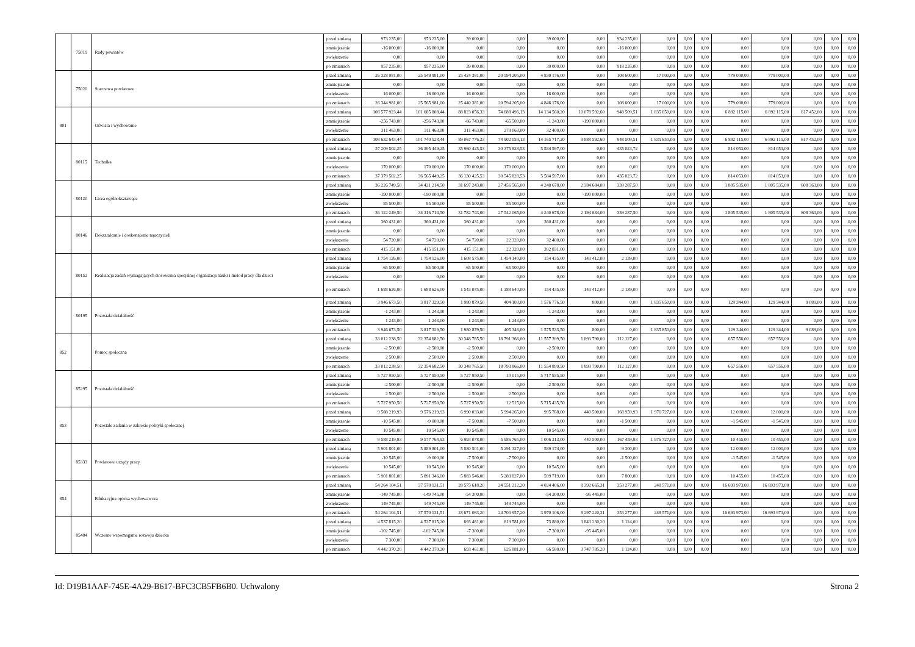| | 75019 | Rady powiatów | przed zmianą | 973 235,00 | 973 235,00 | 39 000,00 | 0,00 | 39 000,00 | 0,00 | 934 235,00 | 0,00 | 0,00 | 0,00 | 0,00 | 0,00 | 0,00 | 0,00 | 0,00 |
| | | | zmniejszenie | -16 000,00 | -16 000,00 | 0,00 | 0,00 | 0,00 | 0,00 | -16 000,00 | 0,00 | 0,00 | 0,00 | 0,00 | 0,00 | 0,00 | 0,00 | 0,00 |
| | | | zwiększenie | 0,00 | 0,00 | 0,00 | 0,00 | 0,00 | 0,00 | 0,00 | 0,00 | 0,00 | 0,00 | 0,00 | 0,00 | 0,00 | 0,00 | 0,00 |
| | | | po zmianach | 957 235,00 | 957 235,00 | 39 000,00 | 0,00 | 39 000,00 | 0,00 | 918 235,00 | 0,00 | 0,00 | 0,00 | 0,00 | 0,00 | 0,00 | 0,00 | 0,00 |
| | 75020 | Starostwa powiatowe | przed zmianą | 26 328 981,00 | 25 549 981,00 | 25 424 381,00 | 20 594 205,00 | 4 830 176,00 | 0,00 | 108 600,00 | 17 000,00 | 0,00 | 0,00 | 779 000,00 | 779 000,00 | 0,00 | 0,00 | 0,00 |
| | | | zmniejszenie | 0,00 | 0,00 | 0,00 | 0,00 | 0,00 | 0,00 | 0,00 | 0,00 | 0,00 | 0,00 | 0,00 | 0,00 | 0,00 | 0,00 | 0,00 |
| | | | zwiększenie | 16 000,00 | 16 000,00 | 16 000,00 | 0,00 | 16 000,00 | 0,00 | 0,00 | 0,00 | 0,00 | 0,00 | 0,00 | 0,00 | 0,00 | 0,00 | 0,00 |
| | | | po zmianach | 26 344 981,00 | 25 565 981,00 | 25 440 381,00 | 20 594 205,00 | 4 846 176,00 | 0,00 | 108 600,00 | 17 000,00 | 0,00 | 0,00 | 779 000,00 | 779 000,00 | 0,00 | 0,00 | 0,00 |
| 801 | | Oświata i wychowanie | przed zmianą | 108 577 923,44 | 101 685 808,44 | 88 823 056,33 | 74 688 496,13 | 14 134 560,20 | 10 078 592,60 | 948 509,51 | 1 835 650,00 | 0,00 | 0,00 | 6 892 115,00 | 6 892 115,00 | 617 452,00 | 0,00 | 0,00 |
| | | | zmniejszenie | -256 743,00 | -256 743,00 | -66 743,00 | -65 500,00 | -1 243,00 | -190 000,00 | 0,00 | 0,00 | 0,00 | 0,00 | 0,00 | 0,00 | 0,00 | 0,00 | 0,00 |
| | | | zwiększenie | 311 463,00 | 311 463,00 | 311 463,00 | 279 063,00 | 32 400,00 | 0,00 | 0,00 | 0,00 | 0,00 | 0,00 | 0,00 | 0,00 | 0,00 | 0,00 | 0,00 |
| | | | po zmianach | 108 632 643,44 | 101 740 528,44 | 89 067 776,33 | 74 902 059,13 | 14 165 717,20 | 9 888 592,60 | 948 509,51 | 1 835 650,00 | 0,00 | 0,00 | 6 892 115,00 | 6 892 115,00 | 617 452,00 | 0,00 | 0,00 |
| | 80115 | Technika | przed zmianą | 37 209 502,25 | 36 395 449,25 | 35 960 425,53 | 30 375 828,53 | 5 584 597,00 | 0,00 | 435 023,72 | 0,00 | 0,00 | 0,00 | 814 053,00 | 814 053,00 | 0,00 | 0,00 | 0,00 |
| | | | zmniejszenie | 0,00 | 0,00 | 0,00 | 0,00 | 0,00 | 0,00 | 0,00 | 0,00 | 0,00 | 0,00 | 0,00 | 0,00 | 0,00 | 0,00 | 0,00 |
| | | | zwiększenie | 170 000,00 | 170 000,00 | 170 000,00 | 170 000,00 | 0,00 | 0,00 | 0,00 | 0,00 | 0,00 | 0,00 | 0,00 | 0,00 | 0,00 | 0,00 | 0,00 |
| | | | po zmianach | 37 379 502,25 | 36 565 449,25 | 36 130 425,53 | 30 545 828,53 | 5 584 597,00 | 0,00 | 435 023,72 | 0,00 | 0,00 | 0,00 | 814 053,00 | 814 053,00 | 0,00 | 0,00 | 0,00 |
| | 80120 | Licea ogólnokształcące | przed zmianą | 36 226 749,50 | 34 421 214,50 | 31 697 243,00 | 27 456 565,00 | 4 240 678,00 | 2 384 684,00 | 339 287,50 | 0,00 | 0,00 | 0,00 | 1 805 535,00 | 1 805 535,00 | 608 363,00 | 0,00 | 0,00 |
| | | | zmniejszenie | -190 000,00 | -190 000,00 | 0,00 | 0,00 | 0,00 | -190 000,00 | 0,00 | 0,00 | 0,00 | 0,00 | 0,00 | 0,00 | 0,00 | 0,00 | 0,00 |
| | | | zwiększenie | 85 500,00 | 85 500,00 | 85 500,00 | 85 500,00 | 0,00 | 0,00 | 0,00 | 0,00 | 0,00 | 0,00 | 0,00 | 0,00 | 0,00 | 0,00 | 0,00 |
| | | | po zmianach | 36 122 249,50 | 34 316 714,50 | 31 782 743,00 | 27 542 065,00 | 4 240 678,00 | 2 194 684,00 | 339 287,50 | 0,00 | 0,00 | 0,00 | 1 805 535,00 | 1 805 535,00 | 608 363,00 | 0,00 | 0,00 |
| | 80146 | Dokształcanie i doskonalenie nauczycieli | przed zmianą | 360 431,00 | 360 431,00 | 360 431,00 | 0,00 | 360 431,00 | 0,00 | 0,00 | 0,00 | 0,00 | 0,00 | 0,00 | 0,00 | 0,00 | 0,00 | 0,00 |
| | | | zmniejszenie | 0,00 | 0,00 | 0,00 | 0,00 | 0,00 | 0,00 | 0,00 | 0,00 | 0,00 | 0,00 | 0,00 | 0,00 | 0,00 | 0,00 | 0,00 |
| | | | zwiększenie | 54 720,00 | 54 720,00 | 54 720,00 | 22 320,00 | 32 400,00 | 0,00 | 0,00 | 0,00 | 0,00 | 0,00 | 0,00 | 0,00 | 0,00 | 0,00 | 0,00 |
| | | | po zmianach | 415 151,00 | 415 151,00 | 415 151,00 | 22 320,00 | 392 831,00 | 0,00 | 0,00 | 0,00 | 0,00 | 0,00 | 0,00 | 0,00 | 0,00 | 0,00 | 0,00 |
| | 80152 | Realizacja zadań wymagających stosowania specjalnej organizacji nauki i metod pracy dla dzieci | przed zmianą | 1 754 126,00 | 1 754 126,00 | 1 608 575,00 | 1 454 140,00 | 154 435,00 | 143 412,00 | 2 139,00 | 0,00 | 0,00 | 0,00 | 0,00 | 0,00 | 0,00 | 0,00 | 0,00 |
| | | | zmniejszenie | -65 500,00 | -65 500,00 | -65 500,00 | -65 500,00 | 0,00 | 0,00 | 0,00 | 0,00 | 0,00 | 0,00 | 0,00 | 0,00 | 0,00 | 0,00 | 0,00 |
| | | | zwiększenie | 0,00 | 0,00 | 0,00 | 0,00 | 0,00 | 0,00 | 0,00 | 0,00 | 0,00 | 0,00 | 0,00 | 0,00 | 0,00 | 0,00 | 0,00 |
| | | | po zmianach | 1 688 626,00 | 1 688 626,00 | 1 543 075,00 | 1 388 640,00 | 154 435,00 | 143 412,00 | 2 139,00 | 0,00 | 0,00 | 0,00 | 0,00 | 0,00 | 0,00 | 0,00 | 0,00 |
| | 80195 | Pozostała działalność | przed zmianą | 3 946 673,50 | 3 817 329,50 | 1 980 879,50 | 404 103,00 | 1 576 776,50 | 800,00 | 0,00 | 1 835 650,00 | 0,00 | 0,00 | 129 344,00 | 129 344,00 | 9 089,00 | 0,00 | 0,00 |
| | | | zmniejszenie | -1 243,00 | -1 243,00 | -1 243,00 | 0,00 | -1 243,00 | 0,00 | 0,00 | 0,00 | 0,00 | 0,00 | 0,00 | 0,00 | 0,00 | 0,00 | 0,00 |
| | | | zwiększenie | 1 243,00 | 1 243,00 | 1 243,00 | 1 243,00 | 0,00 | 0,00 | 0,00 | 0,00 | 0,00 | 0,00 | 0,00 | 0,00 | 0,00 | 0,00 | 0,00 |
| | | | po zmianach | 3 946 673,50 | 3 817 329,50 | 1 980 879,50 | 405 346,00 | 1 575 533,50 | 800,00 | 0,00 | 1 835 650,00 | 0,00 | 0,00 | 129 344,00 | 129 344,00 | 9 089,00 | 0,00 | 0,00 |
| 852 | | Pomoc społeczna | przed zmianą | 33 012 238,50 | 32 354 682,50 | 30 348 765,50 | 18 791 366,00 | 11 557 399,50 | 1 893 790,00 | 112 127,00 | 0,00 | 0,00 | 0,00 | 657 556,00 | 657 556,00 | 0,00 | 0,00 | 0,00 |
| | | | zmniejszenie | -2 500,00 | -2 500,00 | -2 500,00 | 0,00 | -2 500,00 | 0,00 | 0,00 | 0,00 | 0,00 | 0,00 | 0,00 | 0,00 | 0,00 | 0,00 | 0,00 |
| | | | zwiększenie | 2 500,00 | 2 500,00 | 2 500,00 | 2 500,00 | 0,00 | 0,00 | 0,00 | 0,00 | 0,00 | 0,00 | 0,00 | 0,00 | 0,00 | 0,00 | 0,00 |
| | | | po zmianach | 33 012 238,50 | 32 354 682,50 | 30 348 765,50 | 18 793 866,00 | 11 554 899,50 | 1 893 790,00 | 112 127,00 | 0,00 | 0,00 | 0,00 | 657 556,00 | 657 556,00 | 0,00 | 0,00 | 0,00 |
| | 85295 | Pozostała działalność | przed zmianą | 5 727 950,50 | 5 727 950,50 | 5 727 950,50 | 10 015,00 | 5 717 935,50 | 0,00 | 0,00 | 0,00 | 0,00 | 0,00 | 0,00 | 0,00 | 0,00 | 0,00 | 0,00 |
| | | | zmniejszenie | -2 500,00 | -2 500,00 | -2 500,00 | 0,00 | -2 500,00 | 0,00 | 0,00 | 0,00 | 0,00 | 0,00 | 0,00 | 0,00 | 0,00 | 0,00 | 0,00 |
| | | | zwiększenie | 2 500,00 | 2 500,00 | 2 500,00 | 2 500,00 | 0,00 | 0,00 | 0,00 | 0,00 | 0,00 | 0,00 | 0,00 | 0,00 | 0,00 | 0,00 | 0,00 |
| | | | po zmianach | 5 727 950,50 | 5 727 950,50 | 5 727 950,50 | 12 515,00 | 5 715 435,50 | 0,00 | 0,00 | 0,00 | 0,00 | 0,00 | 0,00 | 0,00 | 0,00 | 0,00 | 0,00 |
| 853 | | Pozostałe zadania w zakresie polityki społecznej | przed zmianą | 9 588 219,93 | 9 576 219,93 | 6 990 033,00 | 5 994 265,00 | 995 768,00 | 440 500,00 | 168 959,93 | 1 976 727,00 | 0,00 | 0,00 | 12 000,00 | 12 000,00 | 0,00 | 0,00 | 0,00 |
| | | | zmniejszenie | -10 545,00 | -9 000,00 | -7 500,00 | -7 500,00 | 0,00 | 0,00 | -1 500,00 | 0,00 | 0,00 | 0,00 | -1 545,00 | -1 545,00 | 0,00 | 0,00 | 0,00 |
| | | | zwiększenie | 10 545,00 | 10 545,00 | 10 545,00 | 0,00 | 10 545,00 | 0,00 | 0,00 | 0,00 | 0,00 | 0,00 | 0,00 | 0,00 | 0,00 | 0,00 | 0,00 |
| | | | po zmianach | 9 588 219,93 | 9 577 764,93 | 6 993 078,00 | 5 986 765,00 | 1 006 313,00 | 440 500,00 | 167 459,93 | 1 976 727,00 | 0,00 | 0,00 | 10 455,00 | 10 455,00 | 0,00 | 0,00 | 0,00 |
| | 85333 | Powiatowe urzędy pracy | przed zmianą | 5 901 801,00 | 5 889 801,00 | 5 880 501,00 | 5 291 327,00 | 589 174,00 | 0,00 | 9 300,00 | 0,00 | 0,00 | 0,00 | 12 000,00 | 12 000,00 | 0,00 | 0,00 | 0,00 |
| | | | zmniejszenie | -10 545,00 | -9 000,00 | -7 500,00 | -7 500,00 | 0,00 | 0,00 | -1 500,00 | 0,00 | 0,00 | 0,00 | -1 545,00 | -1 545,00 | 0,00 | 0,00 | 0,00 |
| | | | zwiększenie | 10 545,00 | 10 545,00 | 10 545,00 | 0,00 | 10 545,00 | 0,00 | 0,00 | 0,00 | 0,00 | 0,00 | 0,00 | 0,00 | 0,00 | 0,00 | 0,00 |
| | | | po zmianach | 5 901 801,00 | 5 891 346,00 | 5 883 546,00 | 5 283 827,00 | 599 719,00 | 0,00 | 7 800,00 | 0,00 | 0,00 | 0,00 | 10 455,00 | 10 455,00 | 0,00 | 0,00 | 0,00 |
| 854 | | Edukacyjna opieka wychowawcza | przed zmianą | 54 264 104,51 | 37 570 131,51 | 28 575 618,20 | 24 551 212,20 | 4 024 406,00 | 8 392 665,31 | 353 277,00 | 248 571,00 | 0,00 | 0,00 | 16 693 973,00 | 16 693 973,00 | 0,00 | 0,00 | 0,00 |
| | | | zmniejszenie | -149 745,00 | -149 745,00 | -54 300,00 | 0,00 | -54 300,00 | -95 445,00 | 0,00 | 0,00 | 0,00 | 0,00 | 0,00 | 0,00 | 0,00 | 0,00 | 0,00 |
| | | | zwiększenie | 149 745,00 | 149 745,00 | 149 745,00 | 149 745,00 | 0,00 | 0,00 | 0,00 | 0,00 | 0,00 | 0,00 | 0,00 | 0,00 | 0,00 | 0,00 | 0,00 |
| | | | po zmianach | 54 264 104,51 | 37 570 131,51 | 28 671 063,20 | 24 700 957,20 | 3 970 106,00 | 8 297 220,31 | 353 277,00 | 248 571,00 | 0,00 | 0,00 | 16 693 973,00 | 16 693 973,00 | 0,00 | 0,00 | 0,00 |
| | 85404 | Wczesne wspomaganie rozwoju dziecka | przed zmianą | 4 537 815,20 | 4 537 815,20 | 693 461,00 | 619 581,00 | 73 880,00 | 3 843 230,20 | 1 124,00 | 0,00 | 0,00 | 0,00 | 0,00 | 0,00 | 0,00 | 0,00 | 0,00 |
| | | | zmniejszenie | -102 745,00 | -102 745,00 | -7 300,00 | 0,00 | -7 300,00 | -95 445,00 | 0,00 | 0,00 | 0,00 | 0,00 | 0,00 | 0,00 | 0,00 | 0,00 | 0,00 |
| | | | zwiększenie | 7 300,00 | 7 300,00 | 7 300,00 | 7 300,00 | 0,00 | 0,00 | 0,00 | 0,00 | 0,00 | 0,00 | 0,00 | 0,00 | 0,00 | 0,00 | 0,00 |
| | | | po zmianach | 4 442 370,20 | 4 442 370,20 | 693 461,00 | 626 881,00 | 66 580,00 | 3 747 785,20 | 1 124,00 | 0,00 | 0,00 | 0,00 | 0,00 | 0,00 | 0,00 | 0,00 | 0,00 |
Id: D19B1AAF-745E-4A29-B617-BFC3CB5FB6B0. Uchwalony Strona 2